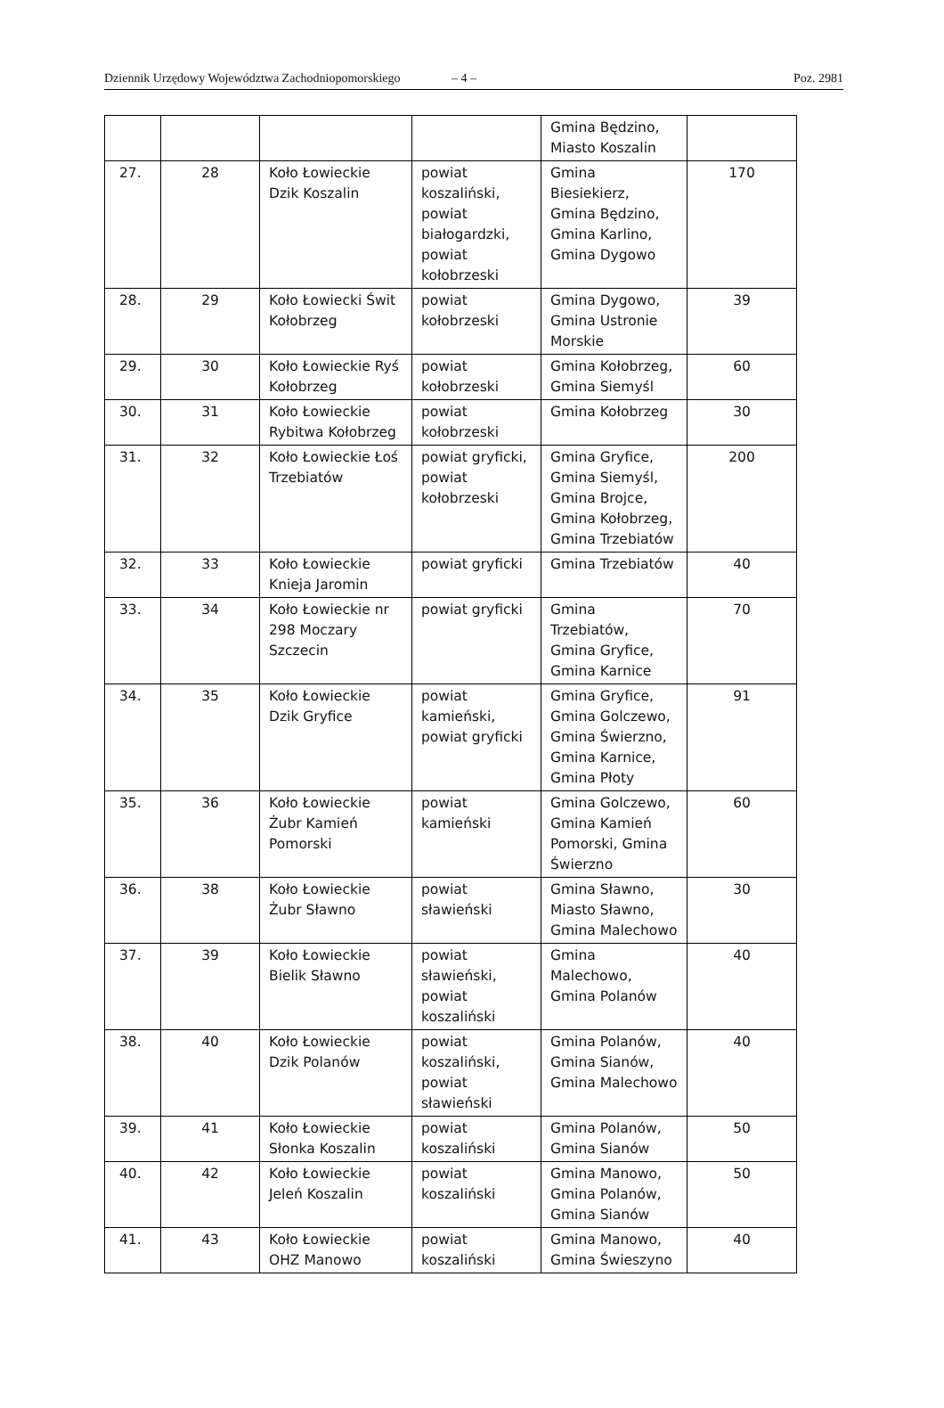Dziennik Urzędowy Województwa Zachodniopomorskiego – 4 – Poz. 2981
| | | | | Gmina Będzino, Miasto Koszalin | |
| 27. | 28 | Koło Łowieckie Dzik Koszalin | powiat koszaliński, powiat białogardzki, powiat kołobrzeski | Gmina Biesiekierz, Gmina Będzino, Gmina Karlino, Gmina Dygowo | 170 |
| 28. | 29 | Koło Łowiecki Świt Kołobrzeg | powiat kołobrzeski | Gmina Dygowo, Gmina Ustronie Morskie | 39 |
| 29. | 30 | Koło Łowieckie Ryś Kołobrzeg | powiat kołobrzeski | Gmina Kołobrzeg, Gmina Siemyśl | 60 |
| 30. | 31 | Koło Łowieckie Rybitwa Kołobrzeg | powiat kołobrzeski | Gmina Kołobrzeg | 30 |
| 31. | 32 | Koło Łowieckie Łoś Trzebiatów | powiat gryficki, powiat kołobrzeski | Gmina Gryfice, Gmina Siemyśl, Gmina Brojce, Gmina Kołobrzeg, Gmina Trzebiatów | 200 |
| 32. | 33 | Koło Łowieckie Knieja Jaromin | powiat gryficki | Gmina Trzebiatów | 40 |
| 33. | 34 | Koło Łowieckie nr 298 Moczary Szczecin | powiat gryficki | Gmina Trzebiatów, Gmina Gryfice, Gmina Karnice | 70 |
| 34. | 35 | Koło Łowieckie Dzik Gryfice | powiat kamieński, powiat gryficki | Gmina Gryfice, Gmina Golczewo, Gmina Świerzno, Gmina Karnice, Gmina Płoty | 91 |
| 35. | 36 | Koło Łowieckie Żubr Kamień Pomorski | powiat kamieński | Gmina Golczewo, Gmina Kamień Pomorski, Gmina Świerzno | 60 |
| 36. | 38 | Koło Łowieckie Żubr Sławno | powiat sławieński | Gmina Sławno, Miasto Sławno, Gmina Malechowo | 30 |
| 37. | 39 | Koło Łowieckie Bielik Sławno | powiat sławieński, powiat koszaliński | Gmina Malechowo, Gmina Polanów | 40 |
| 38. | 40 | Koło Łowieckie Dzik Polanów | powiat koszaliński, powiat sławieński | Gmina Polanów, Gmina Sianów, Gmina Malechowo | 40 |
| 39. | 41 | Koło Łowieckie Słonka Koszalin | powiat koszaliński | Gmina Polanów, Gmina Sianów | 50 |
| 40. | 42 | Koło Łowieckie Jeleń Koszalin | powiat koszaliński | Gmina Manowo, Gmina Polanów, Gmina Sianów | 50 |
| 41. | 43 | Koło Łowieckie OHZ Manowo | powiat koszaliński | Gmina Manowo, Gmina Świeszyno | 40 |